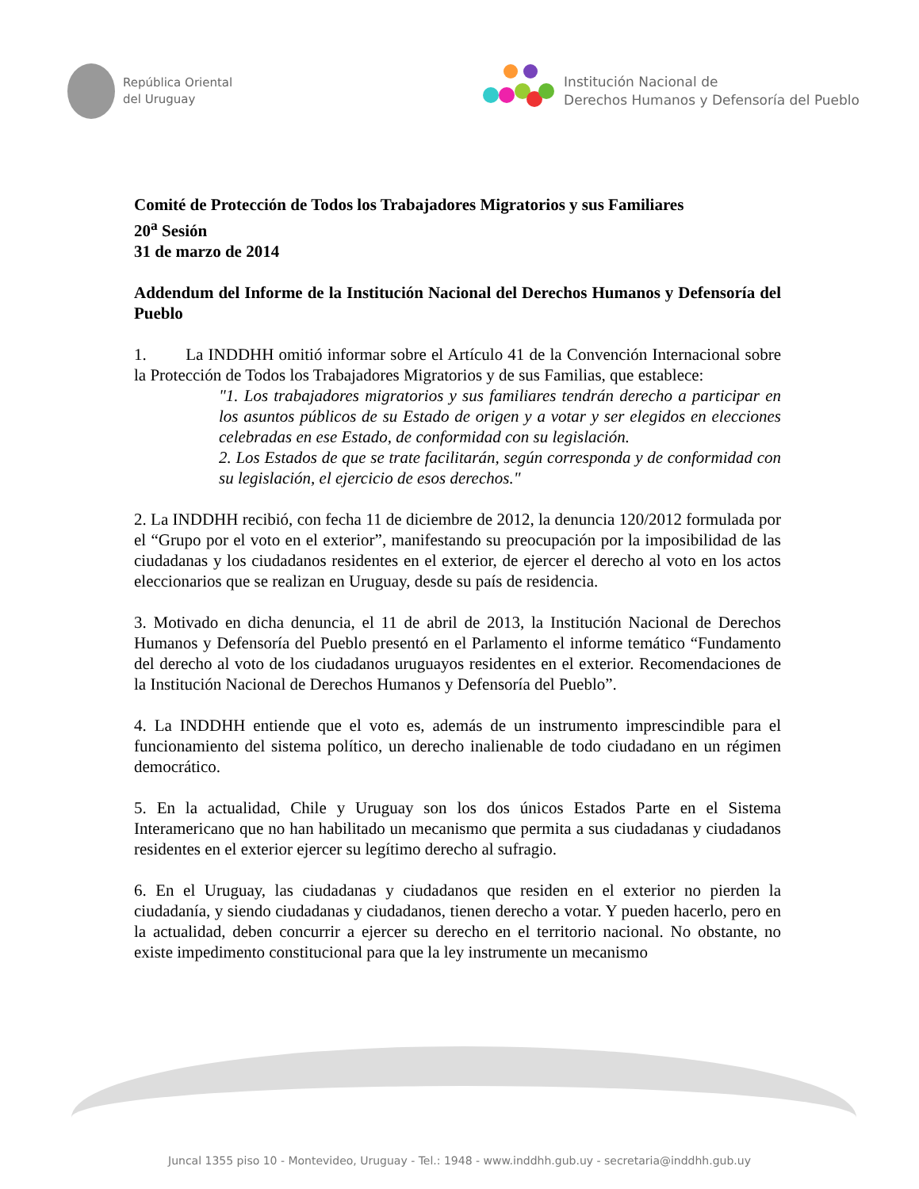República Oriental
del Uruguay
Institución Nacional de
Derechos Humanos y Defensoría del Pueblo
Comité de Protección de Todos los Trabajadores Migratorios y sus Familiares
20<sup>a</sup> Sesión
31 de marzo de 2014
Addendum del Informe de la Institución Nacional del Derechos Humanos y Defensoría del Pueblo
1. La INDDHH omitió informar sobre el Artículo 41 de la Convención Internacional sobre la Protección de Todos los Trabajadores Migratorios y de sus Familias, que establece:
"1. Los trabajadores migratorios y sus familiares tendrán derecho a participar en los asuntos públicos de su Estado de origen y a votar y ser elegidos en elecciones celebradas en ese Estado, de conformidad con su legislación.
2. Los Estados de que se trate facilitarán, según corresponda y de conformidad con su legislación, el ejercicio de esos derechos."
2. La INDDHH recibió, con fecha 11 de diciembre de 2012, la denuncia 120/2012 formulada por el “Grupo por el voto en el exterior”, manifestando su preocupación por la imposibilidad de las ciudadanas y los ciudadanos residentes en el exterior, de ejercer el derecho al voto en los actos eleccionarios que se realizan en Uruguay, desde su país de residencia.
3. Motivado en dicha denuncia, el 11 de abril de 2013, la Institución Nacional de Derechos Humanos y Defensoría del Pueblo presentó en el Parlamento el informe temático “Fundamento del derecho al voto de los ciudadanos uruguayos residentes en el exterior. Recomendaciones de la Institución Nacional de Derechos Humanos y Defensoría del Pueblo”.
4. La INDDHH entiende que el voto es, además de un instrumento imprescindible para el funcionamiento del sistema político, un derecho inalienable de todo ciudadano en un régimen democrático.
5. En la actualidad, Chile y Uruguay son los dos únicos Estados Parte en el Sistema Interamericano que no han habilitado un mecanismo que permita a sus ciudadanas y ciudadanos residentes en el exterior ejercer su legítimo derecho al sufragio.
6. En el Uruguay, las ciudadanas y ciudadanos que residen en el exterior no pierden la ciudadanía, y siendo ciudadanas y ciudadanos, tienen derecho a votar. Y pueden hacerlo, pero en la actualidad, deben concurrir a ejercer su derecho en el territorio nacional. No obstante, no existe impedimento constitucional para que la ley instrumente un mecanismo
Juncal 1355 piso 10 - Montevideo, Uruguay - Tel.: 1948 - www.inddhh.gub.uy - secretaria@inddhh.gub.uy